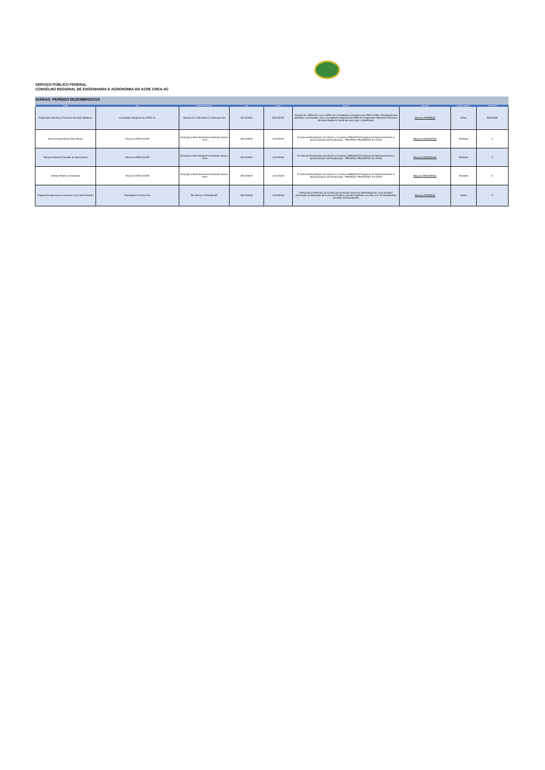SERVIÇO PÚBLICO FEDERAL
CONSELHO REGIONAL DE ENGENHARIA E AGRONOMIA DO ACRE CREA-AC
DIÁRIAS: PERÍODO DEZEMBRO/2019
| NOME | TIPO | ORIGEM X DESTINO | IDA | VOLTA | MOTIVO | RECURSO | DESLOCAMENTO | PASSAGEM |
| --- | --- | --- | --- | --- | --- | --- | --- | --- |
| Engenheiro Mecânico Francisco de Assis Medeiros | Conselheiro Regional do CREA-AL | Maceió-AL X Rio Branco X Manaus-AM | 02/12/2019 | 05/12/2019 | Parceria do CREA-AC com o CREA-AL na Palestra no auditório do CREA-ACRE, Fiscalização em benefício a Sociedade, com o Conselheiro Regional do CREA-AL Engenheiro Mecânico Francisco de Assis Medeiros. Ajuda de custo para o palestrante. | Recurso PRÓPRIO | Aéreo | R$ 670,80 |
| Maria Antonia Rocha Dias Moura | Fiscal do CREA-ACRE | Municípios Sena Madureira e Manuel Urbano - Acre | 09/12/2019 | 14/12/2019 | 5ª Ação de Fiscalização (Conforme o Convenio 03984/2019 Programa de Desenvolvimento e Aprimoramento da Fiscalização - PRODESU PRODAFISC II-A 2019) | Recurso PRODAFISC | Terrestre | 0 |
| Pamyla Terezinha Tavares do Nascimento | Fiscal do CREA-ACRE | Municípios Sena Madureira e Manuel Urbano - Acre | 09/12/2019 | 14/12/2019 | 5ª Ação de Fiscalização (Conforme o Convenio 03984/2019 Programa de Desenvolvimento e Aprimoramento da Fiscalização - PRODESU PRODAFISC II-A 2019) | Recurso PRODAFISC | Terrestre | 0 |
| Weliton Ribeiro de Andrade | Fiscal do CREA-ACRE | Municípios Sena Madureira e Manuel Urbano - Acre | 09/12/2019 | 14/12/2019 | 5ª Ação de Fiscalização (Conforme o Convenio 03984/2019 Programa de Desenvolvimento e Aprimoramento da Fiscalização - PRODESU PRODAFISC II-A 2019) | Recurso PRODAFISC | Terrestre | 0 |
| Engenheira Agronoma Carminda Luzia Silva Pinheiro | Presidente do Crea-Acre | Rio Branco X Brasilia-DF | 09/12/2018 | 12/12/2018 | Participará do Plenario do Confea para tratá dos assuntos desta Regional, como também Aprovação da Prestação de Conta do Prodesu que será realizado nos dias 11 e 12 de dezembro de 2019, em Brasília-DF. | Recurso PRÓPRIO | Aéreo | 0 |